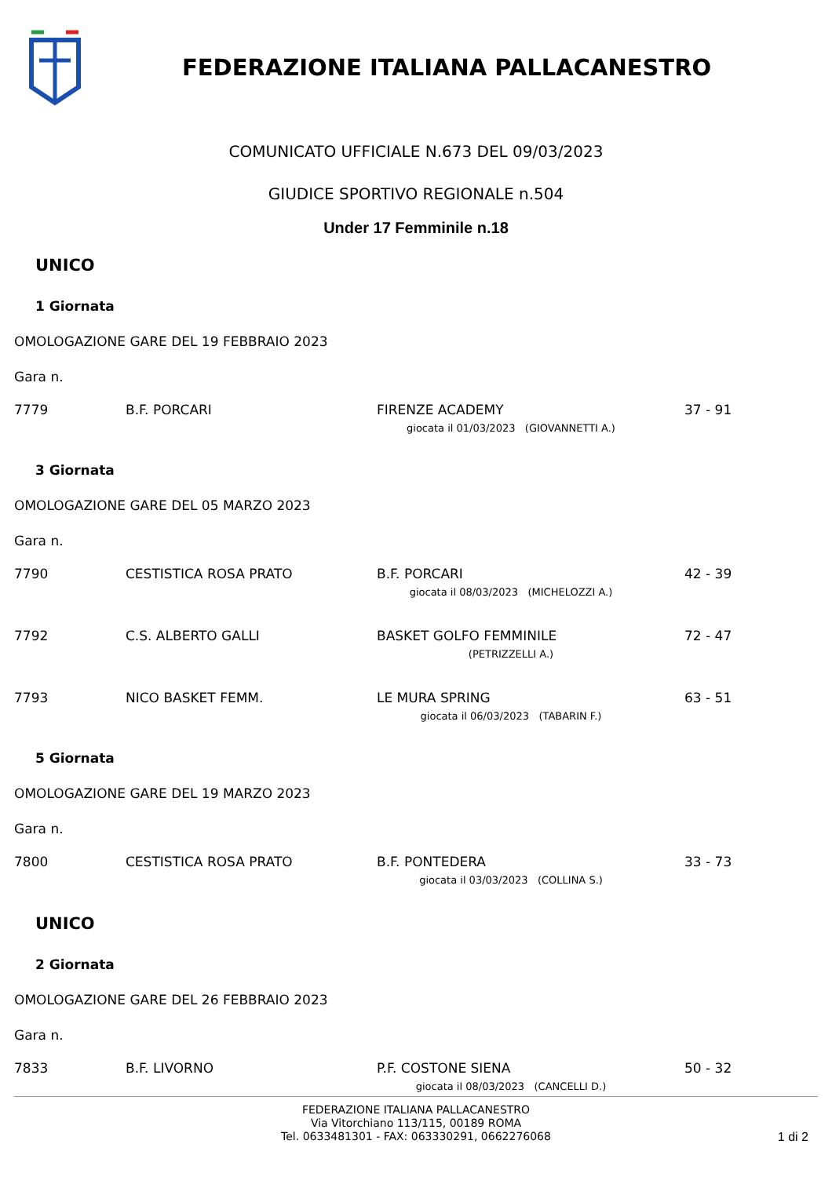FEDERAZIONE ITALIANA PALLACANESTRO
COMUNICATO UFFICIALE N.673 DEL 09/03/2023
GIUDICE SPORTIVO REGIONALE n.504
Under 17 Femminile n.18
UNICO
1 Giornata
OMOLOGAZIONE GARE DEL 19 FEBBRAIO 2023
Gara n.
| 7779 | B.F. PORCARI | FIRENZE ACADEMY | 37 - 91 |
| | giocata il 01/03/2023 (GIOVANNETTI A.) | | |
3 Giornata
OMOLOGAZIONE GARE DEL 05 MARZO 2023
Gara n.
| 7790 | CESTISTICA ROSA PRATO | B.F. PORCARI | 42 - 39 |
| | giocata il 08/03/2023 (MICHELOZZI A.) | | |
| 7792 | C.S. ALBERTO GALLI | BASKET GOLFO FEMMINILE | 72 - 47 |
| | (PETRIZZELLI A.) | | |
| 7793 | NICO BASKET FEMM. | LE MURA SPRING | 63 - 51 |
| | giocata il 06/03/2023 (TABARIN F.) | | |
5 Giornata
OMOLOGAZIONE GARE DEL 19 MARZO 2023
Gara n.
| 7800 | CESTISTICA ROSA PRATO | B.F. PONTEDERA | 33 - 73 |
| | giocata il 03/03/2023 (COLLINA S.) | | |
UNICO
2 Giornata
OMOLOGAZIONE GARE DEL 26 FEBBRAIO 2023
Gara n.
| 7833 | B.F. LIVORNO | P.F. COSTONE SIENA | 50 - 32 |
| | giocata il 08/03/2023 (CANCELLI D.) | | |
FEDERAZIONE ITALIANA PALLACANESTRO
Via Vitorchiano 113/115, 00189 ROMA
Tel. 0633481301 - FAX: 063330291, 0662276068
1 di 2